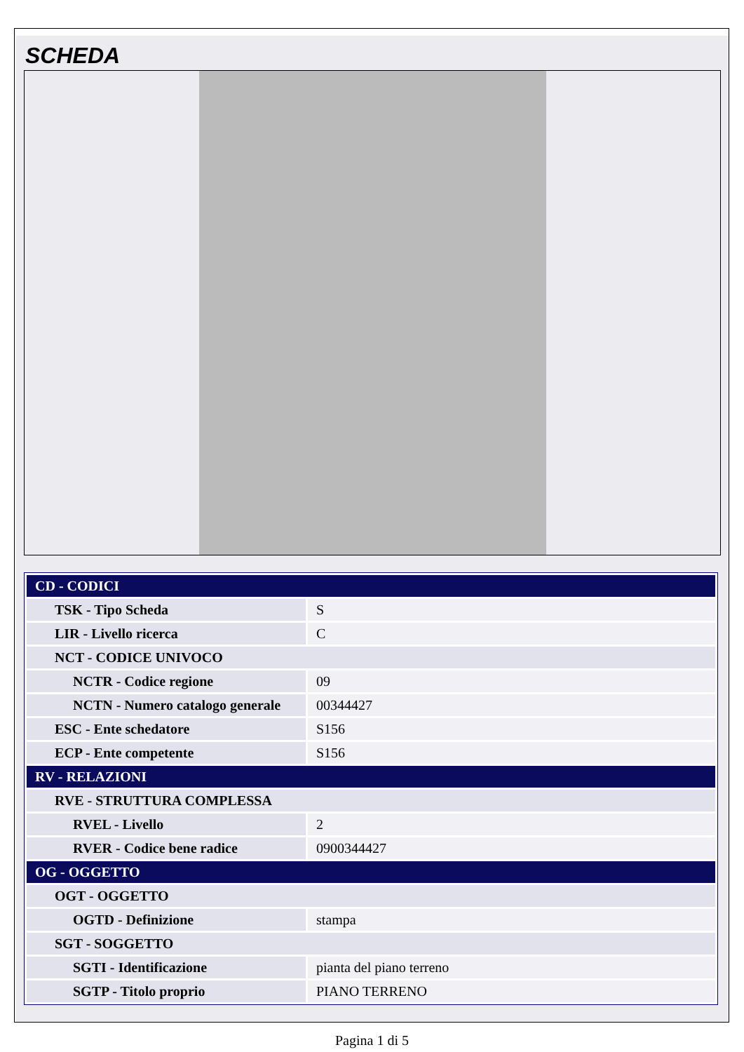SCHEDA
| CD - CODICI | |
| TSK - Tipo Scheda | S |
| LIR - Livello ricerca | C |
| NCT - CODICE UNIVOCO | |
| NCTR - Codice regione | 09 |
| NCTN - Numero catalogo generale | 00344427 |
| ESC - Ente schedatore | S156 |
| ECP - Ente competente | S156 |
| RV - RELAZIONI | |
| RVE - STRUTTURA COMPLESSA | |
| RVEL - Livello | 2 |
| RVER - Codice bene radice | 0900344427 |
| OG - OGGETTO | |
| OGT - OGGETTO | |
| OGTD - Definizione | stampa |
| SGT - SOGGETTO | |
| SGTI - Identificazione | pianta del piano terreno |
| SGTP - Titolo proprio | PIANO TERRENO |
Pagina 1 di 5